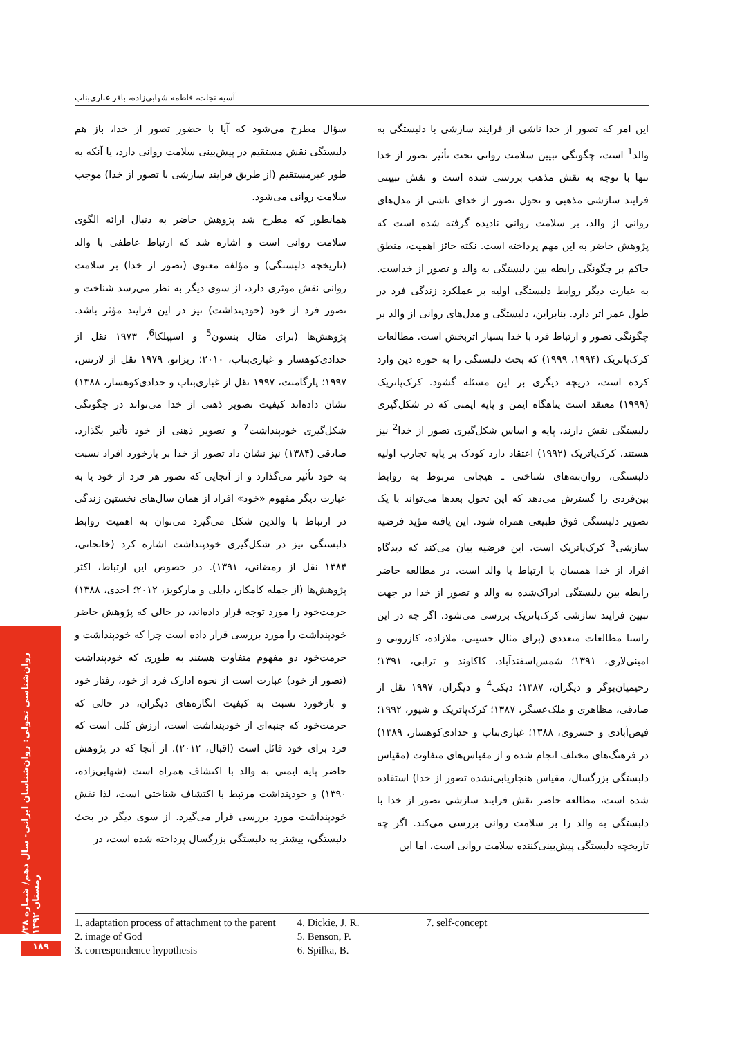آسیه نجات، فاطمه شهابی‌زاده، باقر غباری‌بناب
این امر که تصور از خدا ناشی از فرایند سازشی با دلبستگی به والد<sup>1</sup> است، چگونگی تبیین سلامت روانی تحت تأثیر تصور از خدا تنها با توجه به نقش مذهب بررسی شده است و نقش تبیینی فرایند سازشی مذهبی و تحول تصور از خدای ناشی از مدل‌های روانی از والد، بر سلامت روانی نادیده گرفته شده است که پژوهش حاضر به این مهم پرداخته است. نکته حائز اهمیت، منطق حاکم بر چگونگی رابطه بین دلبستگی به والد و تصور از خداست. به عبارت دیگر روابط دلبستگی اولیه بر عملکرد زندگی فرد در طول عمر اثر دارد. بنابراین، دلبستگی و مدل‌های روانی از والد بر چگونگی تصور و ارتباط فرد با خدا بسیار اثربخش است. مطالعات کرک‌پاتریک (۱۹۹۴، ۱۹۹۹) که بحث دلبستگی را به حوزه دین وارد کرده است، دریچه دیگری بر این مسئله گشود. کرک‌پاتریک (۱۹۹۹) معتقد است پناهگاه ایمن و پایه ایمنی که در شکل‌گیری دلبستگی نقش دارند، پایه و اساس شکل‌گیری تصور از خدا<sup>2</sup> نیز هستند. کرک‌پاتریک (۱۹۹۲) اعتقاد دارد کودک بر پایه تجارب اولیه دلبستگی، روان‌بنه‌های شناختی ـ هیجانی مربوط به روابط بین‌فردی را گسترش می‌دهد که این تحول بعدها می‌تواند با یک تصویر دلبستگی فوق طبیعی همراه شود. این یافته مؤید فرضیه سازشی<sup>3</sup> کرک‌پاتریک است. این فرضیه بیان می‌کند که دیدگاه افراد از خدا همسان با ارتباط با والد است. در مطالعه حاضر رابطه بین دلبستگی ادراک‌شده به والد و تصور از خدا در جهت تبیین فرایند سازشی کرک‌پاتریک بررسی می‌شود. اگر چه در این راستا مطالعات متعددی (برای مثال حسینی، ملازاده، کازرونی و امینی‌لاری، ۱۳۹۱؛ شمس‌اسفندآباد، کاکاوند و ترابی، ۱۳۹۱؛ رحیمیان‌بوگر و دیگران، ۱۳۸۷؛ دیکی<sup>4</sup> و دیگران، ۱۹۹۷ نقل از صادقی، مظاهری و ملک‌عسگر، ۱۳۸۷؛ کرک‌پاتریک و شیور، ۱۹۹۲؛ فیض‌آبادی و خسروی، ۱۳۸۸؛ غباری‌بناب و حدادی‌کوهسار، ۱۳۸۹) در فرهنگ‌های مختلف انجام شده و از مقیاس‌های متفاوت (مقیاس دلبستگی بزرگسال، مقیاس هنجاریابی‌نشده تصور از خدا) استفاده شده است، مطالعه حاضر نقش فرایند سازشی تصور از خدا با دلبستگی به والد را بر سلامت روانی بررسی می‌کند. اگر چه تاریخچه دلبستگی پیش‌بینی‌کننده سلامت روانی است، اما این
سؤال مطرح می‌شود که آیا با حضور تصور از خدا، باز هم دلبستگی نقش مستقیم در پیش‌بینی سلامت روانی دارد، یا آنکه به طور غیرمستقیم (از طریق فرایند سازشی با تصور از خدا) موجب سلامت روانی می‌شود.
همانطور که مطرح شد پژوهش حاضر به دنبال ارائه الگوی سلامت روانی است و اشاره شد که ارتباط عاطفی با والد (تاریخچه دلبستگی) و مؤلفه معنوی (تصور از خدا) بر سلامت روانی نقش موثری دارد، از سوی دیگر به نظر می‌رسد شناخت و تصور فرد از خود (خودپنداشت) نیز در این فرایند مؤثر باشد. پژوهش‌ها (برای مثال بنسون<sup>5</sup> و اسپیلکا<sup>6</sup>، ۱۹۷۳ نقل از حدادی‌کوهسار و غباری‌بناب، ۲۰۱۰؛ ریزاتو، ۱۹۷۹ نقل از لارنس، ۱۹۹۷؛ پارگامنت، ۱۹۹۷ نقل از غباری‌بناب و حدادی‌کوهسار، ۱۳۸۸) نشان داده‌اند کیفیت تصویر ذهنی از خدا می‌تواند در چگونگی شکل‌گیری خودپنداشت<sup>7</sup> و تصویر ذهنی از خود تأثیر بگذارد. صادقی (۱۳۸۴) نیز نشان داد تصور از خدا بر بازخورد افراد نسبت به خود تأثیر می‌گذارد و از آنجایی که تصور هر فرد از خود یا به عبارت دیگر مفهوم «خود» افراد از همان سال‌های نخستین زندگی در ارتباط با والدین شکل می‌گیرد می‌توان به اهمیت روابط دلبستگی نیز در شکل‌گیری خودپنداشت اشاره کرد (خانجانی، ۱۳۸۴ نقل از رمضانی، ۱۳۹۱). در خصوص این ارتباط، اکثر پژوهش‌ها (از جمله کامکار، دایلی و مارکویز، ۲۰۱۲؛ احدی، ۱۳۸۸) حرمت‌خود را مورد توجه قرار داده‌اند، در حالی که پژوهش حاضر خودپنداشت را مورد بررسی قرار داده است چرا که خودپنداشت و حرمت‌خود دو مفهوم متفاوت هستند به طوری که خودپنداشت (تصور از خود) عبارت است از نحوه ادارک فرد از خود، رفتار خود و بازخورد نسبت به کیفیت انگاره‌های دیگران، در حالی که حرمت‌خود که جنبه‌ای از خودپنداشت است، ارزش کلی است که فرد برای خود قائل است (اقبال، ۲۰۱۲). از آنجا که در پژوهش حاضر پایه ایمنی به والد با اکتشاف همراه است (شهابی‌زاده، ۱۳۹۰) و خودپنداشت مرتبط با اکتشاف شناختی است، لذا نقش خودپنداشت مورد بررسی قرار می‌گیرد. از سوی دیگر در بحث دلبستگی، بیشتر به دلبستگی بزرگسال پرداخته شده است، در
1. adaptation process of attachment to the parent
2. image of God
3. correspondence hypothesis
4. Dickie, J. R.
5. Benson, P.
6. Spilka, B.
7. self-concept
روان‌شناسی تحولی: روان‌شناسان ایرانی- سال دهم/ شماره ۳۸/ زمستان ۱۳۹۲
۱۸۹